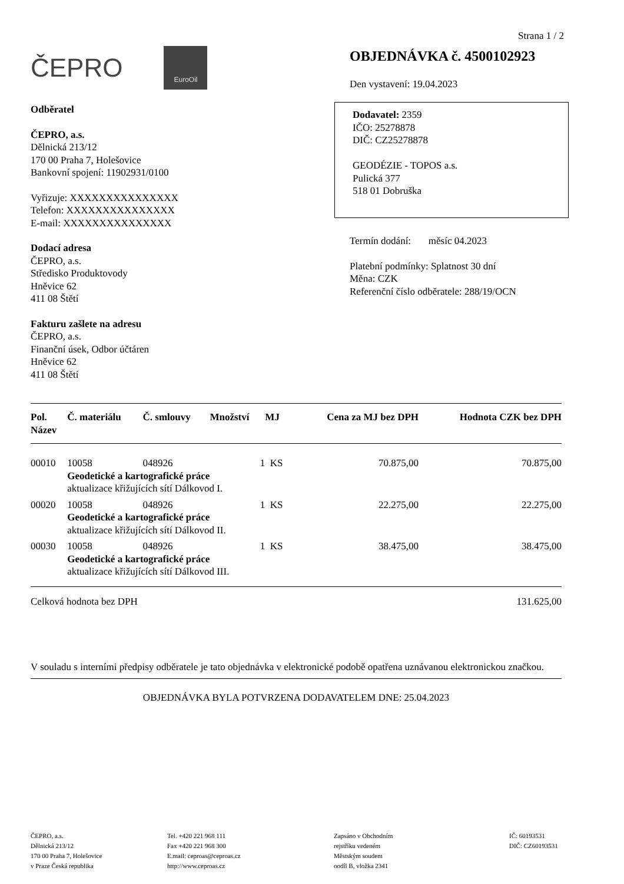Strana 1 / 2
ČEPRO
EuroOil
Odběratel
ČEPRO, a.s.
Dělnická 213/12
170 00 Praha 7, Holešovice
Bankovní spojení: 11902931/0100
Vyřizuje: XXXXXXXXXXXXXXX
Telefon: XXXXXXXXXXXXXXX
E-mail: XXXXXXXXXXXXXXX
Dodací adresa
ČEPRO, a.s.
Středisko Produktovody
Hněvice 62
411 08 Štětí
Fakturu zašlete na adresu
ČEPRO, a.s.
Finanční úsek, Odbor účtáren
Hněvice 62
411 08 Štětí
OBJEDNÁVKA č. 4500102923
Den vystavení: 19.04.2023
Dodavatel: 2359
IČO: 25278878
DIČ: CZ25278878
GEODÉZIE - TOPOS a.s.
Pulická 377
518 01 Dobruška
Termín dodání: měsíc 04.2023
Platební podmínky: Splatnost 30 dní
Měna: CZK
Referenční číslo odběratele: 288/19/OCN
| Pol. Název | Č. materiálu | Č. smlouvy | Množství | MJ | Cena za MJ bez DPH | Hodnota CZK bez DPH |
| --- | --- | --- | --- | --- | --- | --- |
| 00010 | 10058 | 048926 | 1 | KS | 70.875,00 | 70.875,00 |
| | Geodetické a kartografické práce aktualizace křižujících sítí Dálkovod I. | | | | | |
| 00020 | 10058 | 048926 | 1 | KS | 22.275,00 | 22.275,00 |
| | Geodetické a kartografické práce aktualizace křižujících sítí Dálkovod II. | | | | | |
| 00030 | 10058 | 048926 | 1 | KS | 38.475,00 | 38.475,00 |
| | Geodetické a kartografické práce aktualizace křižujících sítí Dálkovod III. | | | | | |
| Celková hodnota bez DPH | | | | | | 131.625,00 |
V souladu s interními předpisy odběratele je tato objednávka v elektronické podobě opatřena uznávanou elektronickou značkou.
OBJEDNÁVKA BYLA POTVRZENA DODAVATELEM DNE: 25.04.2023
ČEPRO, a.s.
Dělnická 213/12
170 00 Praha 7, Holešovice
v Praze Česká republika
Tel. +420 221 968 111
Fax +420 221 968 300
E.mail: ceproas@ceproas.cz
http://www.ceproas.cz
Zapsáno v Obchodním
rejstříku vedeném
Městským soudem
oodíl B, vložka 2341
IČ: 60193531
DIČ: CZ60193531